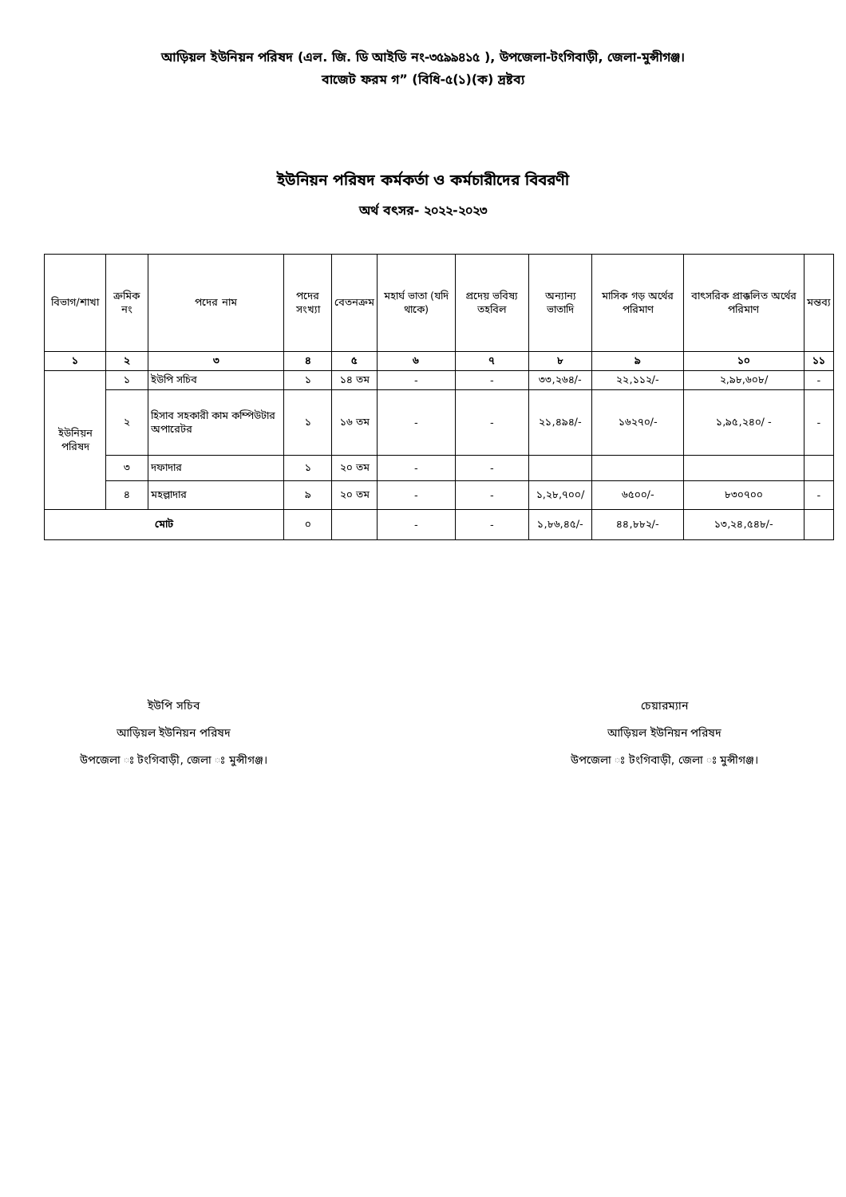আড়িয়ল ইউনিয়ন পরিষদ (এল. জি. ডি আইডি নং-৩৫৯৯৪১৫ ), উপজেলা-টংগিবাড়ী, জেলা-মুন্সীগঞ্জ।
বাজেট ফরম গ” (বিধি-৫(১)(ক) দ্রষ্টব্য
ইউনিয়ন পরিষদ কর্মকর্তা ও কর্মচারীদের বিবরণী
অর্থ বৎসর- ২০২২-২০২৩
| বিভাগ/শাখা | ক্রমিক নং | পদের নাম | পদের সংখ্যা | বেতনক্রম | মহার্ঘ ভাতা (যদি থাকে) | প্রদেয় ভবিষ্য তহবিল | অন্যান্য ভাতাদি | মাসিক গড় অর্থের পরিমাণ | বাৎসরিক প্রাক্কলিত অর্থের পরিমাণ | মন্তব্য |
| --- | --- | --- | --- | --- | --- | --- | --- | --- | --- | --- |
| ১ | ২ | ৩ | ৪ | ৫ | ৬ | ৭ | ৮ | ৯ | ১০ | ১১ |
| ইউনিয়ন পরিষদ | ১ | ইউপি সচিব | ১ | ১৪ তম | - | - | ৩৩,২৬৪/- | ২২,১১২/- | ২,৯৮,৬০৮/ | - |
| | ২ | হিসাব সহকারী কাম কম্পিউটার অপারেটর | ১ | ১৬ তম | - | - | ২১,৪৯৪/- | ১৬২৭০/- | ১,৯৫,২৪০/ - | - |
| | ৩ | দফাদার | ১ | ২০ তম | - | - | | | | |
| | ৪ | মহল্লাদার | ৯ | ২০ তম | - | - | ১,২৮,৭০০/ | ৬৫০০/- | ৮৩০৭০০ | - |
| মোট | | | ০ | | - | - | ১,৮৬,৪৫/- | ৪৪,৮৮২/- | ১৩,২৪,৫৪৮/- | |
ইউপি সচিব
আড়িয়ল ইউনিয়ন পরিষদ
উপজেলা ঃ টংগিবাড়ী, জেলা ঃ মুন্সীগঞ্জ।
চেয়ারম্যান
আড়িয়ল ইউনিয়ন পরিষদ
উপজেলা ঃ টংগিবাড়ী, জেলা ঃ মুন্সীগঞ্জ।